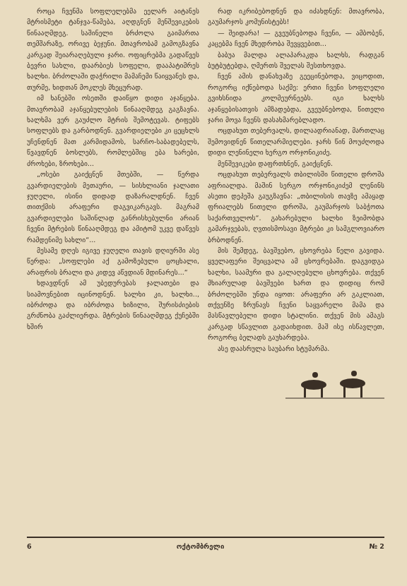როცა ჩვენმა სოფლელებმა ეელარ აიტანეს მტრისმეტი ტანჯვა-წამება, აღდგნენ მენშევიკების წინააღმდეგ. საშინელი ბრძოლა გაიმართა თემშარაზე, ორივე ბეჯუნი. მთავრობამ გამოგზავნა კარგად შეიარაღებული ჯარი. ოფიცრებმა გადაწვეს ბევრი სახლი, დაარბიეს სოფელი, დააპატიმრეს ხალხი. ბრძოლაში დაჭრილი მამაჩემი წაიყვანეს და, თურმე, ხიდთან მოკლეს მხეცურად.
იმ ხანებში ოსეთში დაიწყო დიდი აჯანყება. მთავრობამ აჯანყებულების წინააღმდეგ გაგზავნა. ხალხმა ვერ გაუძლო მტრის შემოტევას. ტიფებს სოფლებს და გარბოდნენ. გვარდიელები კი ცეცხლს უჩენდნენ მათ კარმიდამოს, სარჩო-საბადებელს, წვავდნენ ბოსლებს, რომლებშიც ება ხარები, ძროხები, ზროხები...
„ოსები გაიქცნენ მთებში, — წერდა გვარდიელების მეთაური, — სისხლიანი ჯალათი ჯუღელი, ისინი დიდად დაზარალდნენ. ჩვენ თითქმის არაფერი დაგვიკარგავს. მაგრამ გვარდიელები საშინლად განრისხებულნი არიან ჩვენი მტრების წინააღმდეგ და ამიტომ უკვე დაწვეს რამდენიმე სახლი“...
მესამე დღეს იგივე ჯუღელი თავის დღიურში ასე წერდა: „სოფლები აქ გამოზებული ცოცხალი, არაფრის ბრალი და კიდევ აწვდიან მდინარეს...“
ხდავდნენ ამ უბედურებას ჯალათები და სიამოვნებით იცინოდნენ. ხალხი კი, ხალხი.., იბრძოდა და იბრძოდა ხიზილი, შურისძიების გრძნობა გაძლიერდა. მტრების წინააღმდეგ ქუჩებში ხშირ
რად იკრიბებოდნენ და იძახდნენ: მთავრობა, გაუმარჯოს კომუნისტებს!
— შეიდარა! — გვეუბნებოდა ჩვენი, — ამბობენ, კაცებმა ჩვენ მხედრობა შევყვებით...
ბაბუა მალდა ალაპარაკდა ხალხს, რადგან ბუტბუტებდა, ღმერთს შველას შესთხოვდა.
ჩვენ ამის დანახვაზე გეეცინებოდა, ვიცოდით, როგორც იქნებოდა საქმე: ერთი ჩვენი სოფლელი გვიხსნიდა კოლმეურნეებს. იგი ხალხს აჯანყებისათვის ამზადებდა, გვეუბნებოდა, წითელი ჯარი მოვა ჩვენს დასახმარებლადო.
ოცდახუთ თებერვალს, დილაადრიანად, მართლაც შემოვიდნენ წითელარმიელები. ჯარს წინ მოუძღოდა დიდი ლენინელი ხერგო ორჯონიკიძე.
მენშევიკები დაფრთხნენ, გაიქცნენ.
ოცდახუთ თებერვალს თბილისში წითელი დროშა აფრიალდა. მაშინ სერგო ორჯონიკიძემ ლენინს ასეთი დეპეშა გაუგზავნა: „თბილისის თავზე ამაყად ფრიალებს წითელი დროშა, გაუმარჯოს საბჭოთა საქართველოს“. გახარებული ხალხი ზეიმობდა გამარჯვებას, ღვთისმოსავი მტრები კი სამგლოვიარო ბრბოდნენ.
მის შემდეგ, ბავშვებო, ცხოვრება წელი გავიდა. ყველაფერი შეიცვალა ამ ცხოვრებაში. დაგვიდგა ხალხი, საამური და გალაღებული ცხოვრება. თქვენ მხიარულად ბავშვები ხართ და დიდიც რომ ბრძოლებში უნდა იყოთ: არაფერი არ გაკლიათ, თქვენზე ზრუნავს ჩვენი საყვარელი მამა და მასწავლებელი დიდი სტალინი. თქვენ მის ამაგს კარგად სწავლით გადაიხდით. მაშ ისე ისწავლეთ, როგორც ბელადს გაუხარდება.
ასე დაასრულა საუბარი სტუმარმა.
6 ოქტომბრელი № 2